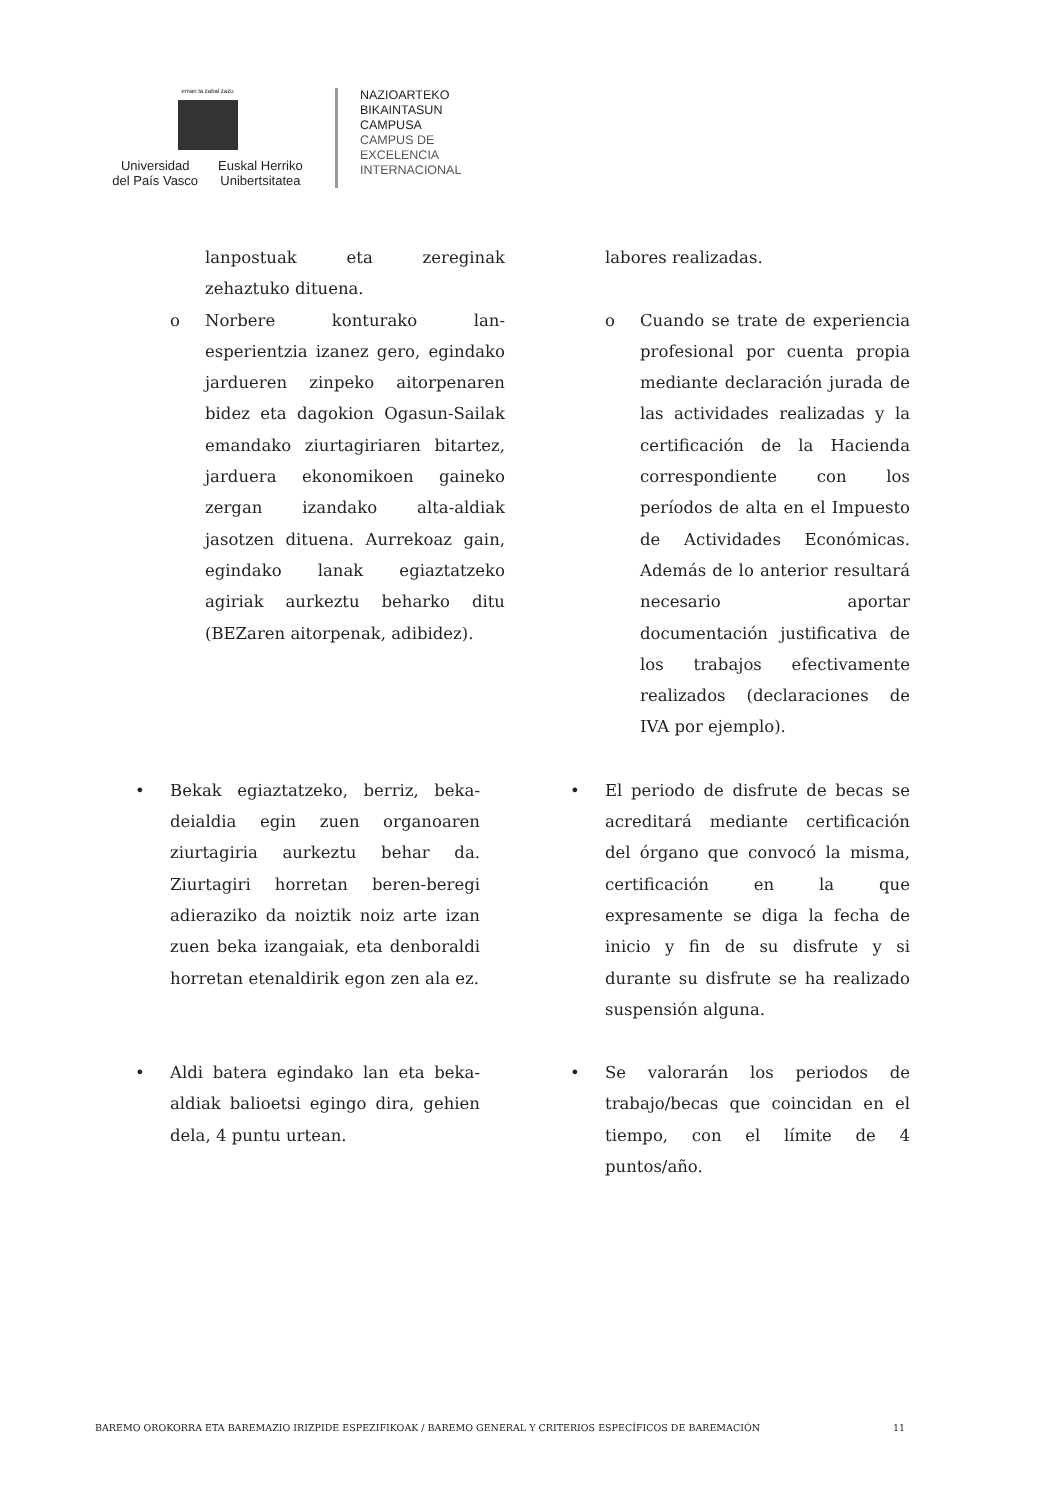eman ta zabal zazu
Universidad
del País Vasco
Euskal Herriko
Unibertsitatea
NAZIOARTEKO
BIKAINTASUN
CAMPUSA
CAMPUS DE
EXCELENCIA
INTERNACIONAL
lanpostuak eta zereginak zehaztuko dituena.
labores realizadas.
o Norbere konturako lan-esperientzia izanez gero, egindako jardueren zinpeko aitorpenaren bidez eta dagokion Ogasun-Sailak emandako ziurtagiriaren bitartez, jarduera ekonomikoen gaineko zergan izandako alta-aldiak jasotzen dituena. Aurrekoaz gain, egindako lanak egiaztatzeko agiriak aurkeztu beharko ditu (BEZaren aitorpenak, adibidez).
o Cuando se trate de experiencia profesional por cuenta propia mediante declaración jurada de las actividades realizadas y la certificación de la Hacienda correspondiente con los períodos de alta en el Impuesto de Actividades Económicas. Además de lo anterior resultará necesario aportar documentación justificativa de los trabajos efectivamente realizados (declaraciones de IVA por ejemplo).
• Bekak egiaztatzeko, berriz, beka-deialdia egin zuen organoaren ziurtagiria aurkeztu behar da. Ziurtagiri horretan beren-beregi adieraziko da noiztik noiz arte izan zuen beka izangaiak, eta denboraldi horretan etenaldirik egon zen ala ez.
• El periodo de disfrute de becas se acreditará mediante certificación del órgano que convocó la misma, certificación en la que expresamente se diga la fecha de inicio y fin de su disfrute y si durante su disfrute se ha realizado suspensión alguna.
• Aldi batera egindako lan eta beka-aldiak balioetsi egingo dira, gehien dela, 4 puntu urtean.
• Se valorarán los periodos de trabajo/becas que coincidan en el tiempo, con el límite de 4 puntos/año.
BAREMO OROKORRA ETA BAREMAZIO IRIZPIDE ESPEZIFIKOAK / BAREMO GENERAL Y CRITERIOS ESPECÍFICOS DE BAREMACIÓN 11